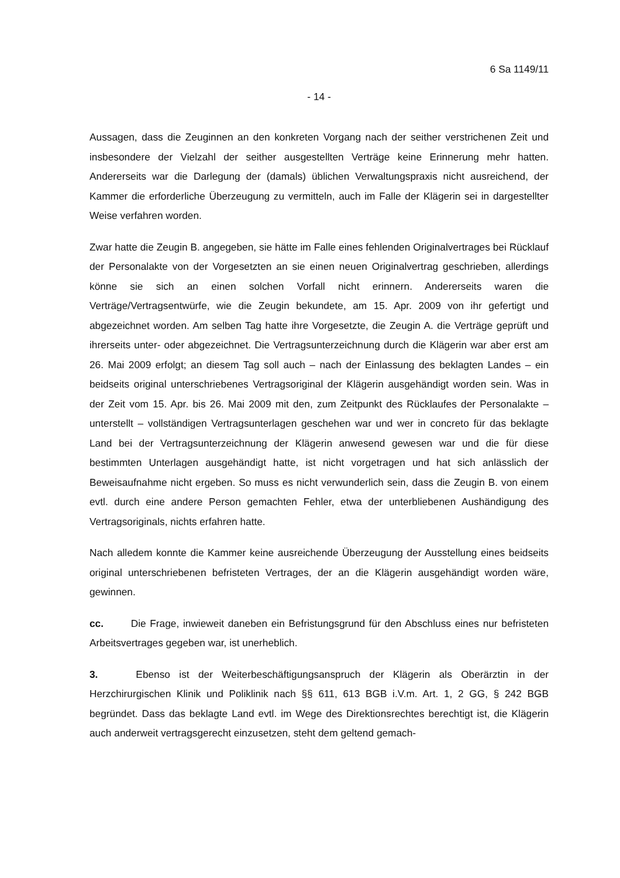6 Sa 1149/11
- 14 -
Aussagen, dass die Zeuginnen an den konkreten Vorgang nach der seither verstrichenen Zeit und insbesondere der Vielzahl der seither ausgestellten Verträge keine Erinnerung mehr hatten. Andererseits war die Darlegung der (damals) üblichen Verwaltungspraxis nicht ausreichend, der Kammer die erforderliche Überzeugung zu vermitteln, auch im Falle der Klägerin sei in dargestellter Weise verfahren worden.
Zwar hatte die Zeugin B. angegeben, sie hätte im Falle eines fehlenden Originalvertrages bei Rücklauf der Personalakte von der Vorgesetzten an sie einen neuen Originalvertrag geschrieben, allerdings könne sie sich an einen solchen Vorfall nicht erinnern. Andererseits waren die Verträge/Vertragsentwürfe, wie die Zeugin bekundete, am 15. Apr. 2009 von ihr gefertigt und abgezeichnet worden. Am selben Tag hatte ihre Vorgesetzte, die Zeugin A. die Verträge geprüft und ihrerseits unter- oder abgezeichnet. Die Vertragsunterzeichnung durch die Klägerin war aber erst am 26. Mai 2009 erfolgt; an diesem Tag soll auch – nach der Einlassung des beklagten Landes – ein beidseits original unterschriebenes Vertragsoriginal der Klägerin ausgehändigt worden sein. Was in der Zeit vom 15. Apr. bis 26. Mai 2009 mit den, zum Zeitpunkt des Rücklaufes der Personalakte –unterstellt – vollständigen Vertragsunterlagen geschehen war und wer in concreto für das beklagte Land bei der Vertragsunterzeichnung der Klägerin anwesend gewesen war und die für diese bestimmten Unterlagen ausgehändigt hatte, ist nicht vorgetragen und hat sich anlässlich der Beweisaufnahme nicht ergeben. So muss es nicht verwunderlich sein, dass die Zeugin B. von einem evtl. durch eine andere Person gemachten Fehler, etwa der unterbliebenen Aushändigung des Vertragsoriginals, nichts erfahren hatte.
Nach alledem konnte die Kammer keine ausreichende Überzeugung der Ausstellung eines beidseits original unterschriebenen befristeten Vertrages, der an die Klägerin ausgehändigt worden wäre, gewinnen.
cc. Die Frage, inwieweit daneben ein Befristungsgrund für den Abschluss eines nur befristeten Arbeitsvertrages gegeben war, ist unerheblich.
3. Ebenso ist der Weiterbeschäftigungsanspruch der Klägerin als Oberärztin in der Herzchirurgischen Klinik und Poliklinik nach §§ 611, 613 BGB i.V.m. Art. 1, 2 GG, § 242 BGB begründet. Dass das beklagte Land evtl. im Wege des Direktionsrechtes berechtigt ist, die Klägerin auch anderweit vertragsgerecht einzusetzen, steht dem geltend gemach-